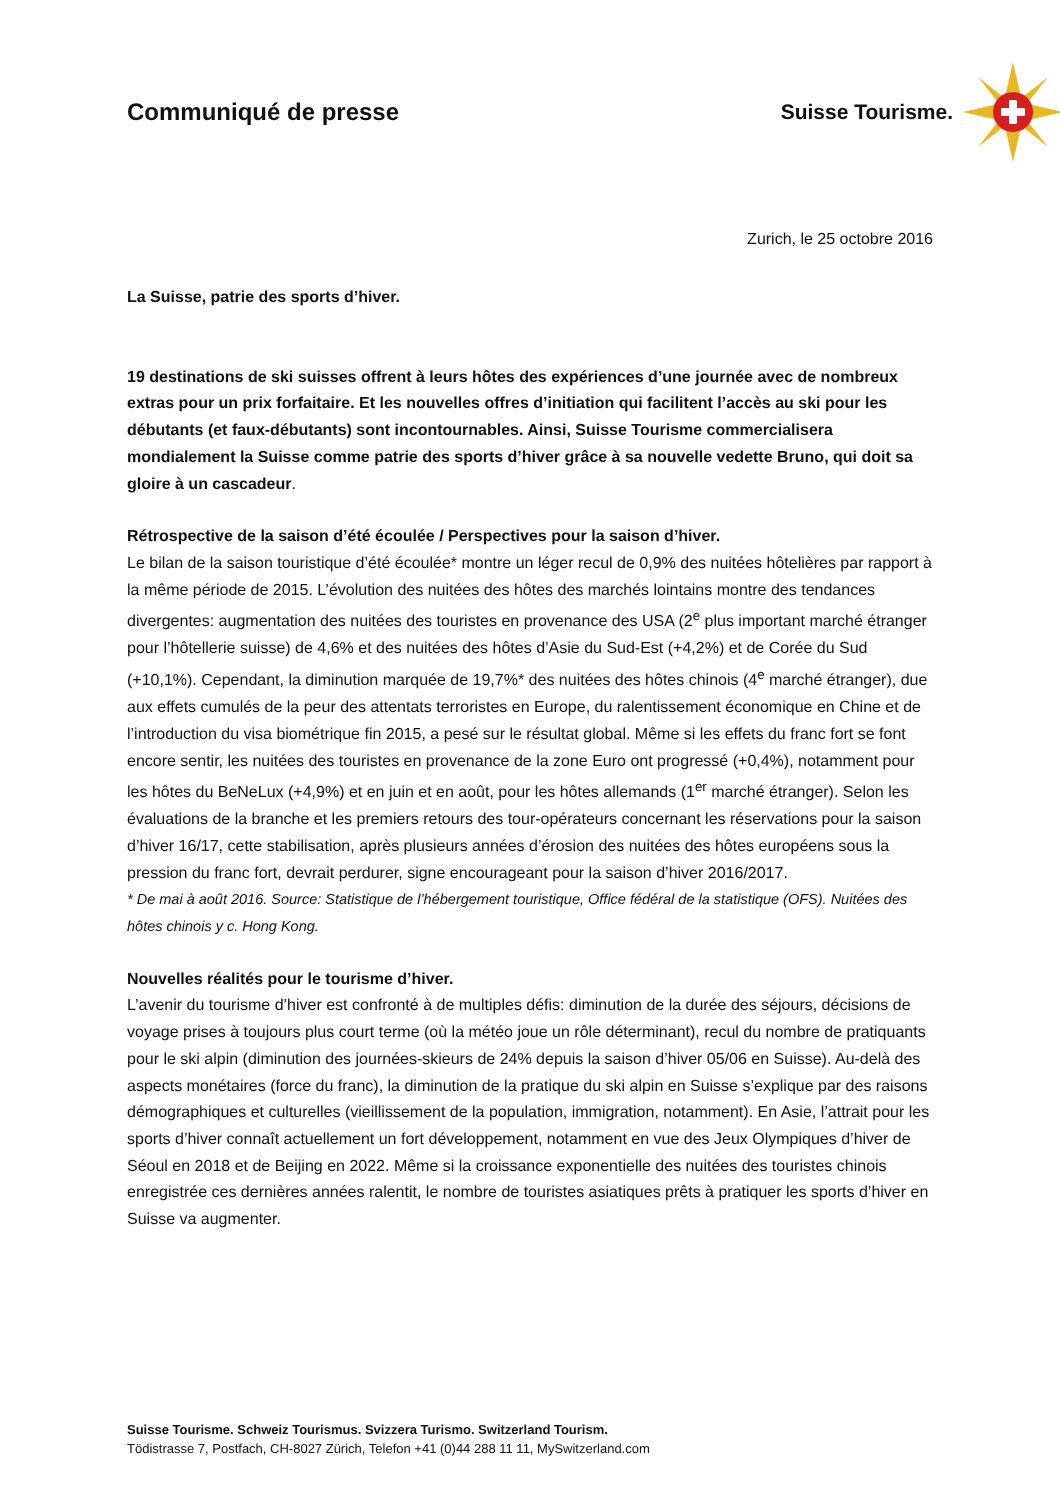Communiqué de presse Suisse Tourisme.
Zurich, le 25 octobre 2016
La Suisse, patrie des sports d’hiver.
19 destinations de ski suisses offrent à leurs hôtes des expériences d’une journée avec de nombreux extras pour un prix forfaitaire. Et les nouvelles offres d’initiation qui facilitent l’accès au ski pour les débutants (et faux-débutants) sont incontournables. Ainsi, Suisse Tourisme commercialisera mondialement la Suisse comme patrie des sports d’hiver grâce à sa nouvelle vedette Bruno, qui doit sa gloire à un cascadeur.
Rétrospective de la saison d’été écoulée / Perspectives pour la saison d’hiver.
Le bilan de la saison touristique d’été écoulée* montre un léger recul de 0,9% des nuitées hôtelières par rapport à la même période de 2015. L’évolution des nuitées des hôtes des marchés lointains montre des tendances divergentes: augmentation des nuitées des touristes en provenance des USA (2<sup>e</sup> plus important marché étranger pour l’hôtellerie suisse) de 4,6% et des nuitées des hôtes d’Asie du Sud-Est (+4,2%) et de Corée du Sud (+10,1%). Cependant, la diminution marquée de 19,7%* des nuitées des hôtes chinois (4<sup>e</sup> marché étranger), due aux effets cumulés de la peur des attentats terroristes en Europe, du ralentissement économique en Chine et de l’introduction du visa biométrique fin 2015, a pesé sur le résultat global. Même si les effets du franc fort se font encore sentir, les nuitées des touristes en provenance de la zone Euro ont progressé (+0,4%), notamment pour les hôtes du BeNeLux (+4,9%) et en juin et en août, pour les hôtes allemands (1<sup>er</sup> marché étranger). Selon les évaluations de la branche et les premiers retours des tour-opérateurs concernant les réservations pour la saison d’hiver 16/17, cette stabilisation, après plusieurs années d’érosion des nuitées des hôtes européens sous la pression du franc fort, devrait perdurer, signe encourageant pour la saison d’hiver 2016/2017.
* De mai à août 2016. Source: Statistique de l’hébergement touristique, Office fédéral de la statistique (OFS). Nuitées des hôtes chinois y c. Hong Kong.
Nouvelles réalités pour le tourisme d’hiver.
L’avenir du tourisme d’hiver est confronté à de multiples défis: diminution de la durée des séjours, décisions de voyage prises à toujours plus court terme (où la météo joue un rôle déterminant), recul du nombre de pratiquants pour le ski alpin (diminution des journées-skieurs de 24% depuis la saison d’hiver 05/06 en Suisse). Au-delà des aspects monétaires (force du franc), la diminution de la pratique du ski alpin en Suisse s’explique par des raisons démographiques et culturelles (vieillissement de la population, immigration, notamment). En Asie, l’attrait pour les sports d’hiver connaît actuellement un fort développement, notamment en vue des Jeux Olympiques d’hiver de Séoul en 2018 et de Beijing en 2022. Même si la croissance exponentielle des nuitées des touristes chinois enregistrée ces dernières années ralentit, le nombre de touristes asiatiques prêts à pratiquer les sports d’hiver en Suisse va augmenter.
Suisse Tourisme. Schweiz Tourismus. Svizzera Turismo. Switzerland Tourism.
Tödistrasse 7, Postfach, CH-8027 Zürich, Telefon +41 (0)44 288 11 11, MySwitzerland.com